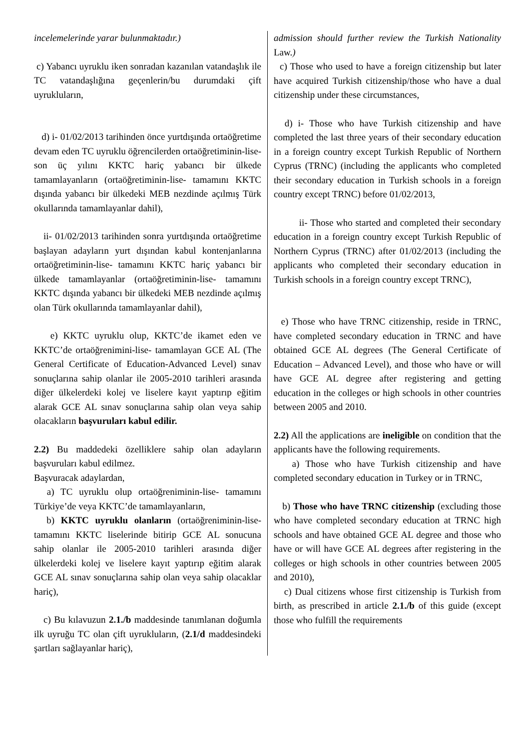incelemelerinde yarar bulunmaktadır.)
c) Yabancı uyruklu iken sonradan kazanılan vatandaşlık ile TC vatandaşlığına geçenlerin/bu durumdaki çift uyrukluların,
d) i- 01/02/2013 tarihinden önce yurtdışında ortaöğretime devam eden TC uyruklu öğrencilerden ortaöğretiminin-lise- son üç yılını KKTC hariç yabancı bir ülkede tamamlayanların (ortaöğretiminin-lise- tamamını KKTC dışında yabancı bir ülkedeki MEB nezdinde açılmış Türk okullarında tamamlayanlar dahil),
ii- 01/02/2013 tarihinden sonra yurtdışında ortaöğretime başlayan adayların yurt dışından kabul kontenjanlarına ortaöğretiminin-lise- tamamını KKTC hariç yabancı bir ülkede tamamlayanlar (ortaöğretiminin-lise- tamamını KKTC dışında yabancı bir ülkedeki MEB nezdinde açılmış olan Türk okullarında tamamlayanlar dahil),
e) KKTC uyruklu olup, KKTC’de ikamet eden ve KKTC’de ortaöğrenimini-lise- tamamlayan GCE AL (The General Certificate of Education-Advanced Level) sınav sonuçlarına sahip olanlar ile 2005-2010 tarihleri arasında diğer ülkelerdeki kolej ve liselere kayıt yaptırıp eğitim alarak GCE AL sınav sonuçlarına sahip olan veya sahip olacakların başvuruları kabul edilir.
2.2) Bu maddedeki özelliklere sahip olan adayların başvuruları kabul edilmez.
Başvuracak adaylardan,
a) TC uyruklu olup ortaöğreniminin-lise- tamamını Türkiye’de veya KKTC’de tamamlayanların,
b) KKTC uyruklu olanların (ortaöğreniminin-lise- tamamını KKTC liselerinde bitirip GCE AL sonucuna sahip olanlar ile 2005-2010 tarihleri arasında diğer ülkelerdeki kolej ve liselere kayıt yaptırıp eğitim alarak GCE AL sınav sonuçlarına sahip olan veya sahip olacaklar hariç),
c) Bu kılavuzun 2.1./b maddesinde tanımlanan doğumla ilk uyruğu TC olan çift uyrukluların, (2.1/d maddesindeki şartları sağlayanlar hariç),
admission should further review the Turkish Nationality Law.)
c) Those who used to have a foreign citizenship but later have acquired Turkish citizenship/those who have a dual citizenship under these circumstances,
d) i- Those who have Turkish citizenship and have completed the last three years of their secondary education in a foreign country except Turkish Republic of Northern Cyprus (TRNC) (including the applicants who completed their secondary education in Turkish schools in a foreign country except TRNC) before 01/02/2013,
ii- Those who started and completed their secondary education in a foreign country except Turkish Republic of Northern Cyprus (TRNC) after 01/02/2013 (including the applicants who completed their secondary education in Turkish schools in a foreign country except TRNC),
e) Those who have TRNC citizenship, reside in TRNC, have completed secondary education in TRNC and have obtained GCE AL degrees (The General Certificate of Education – Advanced Level), and those who have or will have GCE AL degree after registering and getting education in the colleges or high schools in other countries between 2005 and 2010.
2.2) All the applications are ineligible on condition that the applicants have the following requirements.
a) Those who have Turkish citizenship and have completed secondary education in Turkey or in TRNC,
b) Those who have TRNC citizenship (excluding those who have completed secondary education at TRNC high schools and have obtained GCE AL degree and those who have or will have GCE AL degrees after registering in the colleges or high schools in other countries between 2005 and 2010),
c) Dual citizens whose first citizenship is Turkish from birth, as prescribed in article 2.1./b of this guide (except those who fulfill the requirements